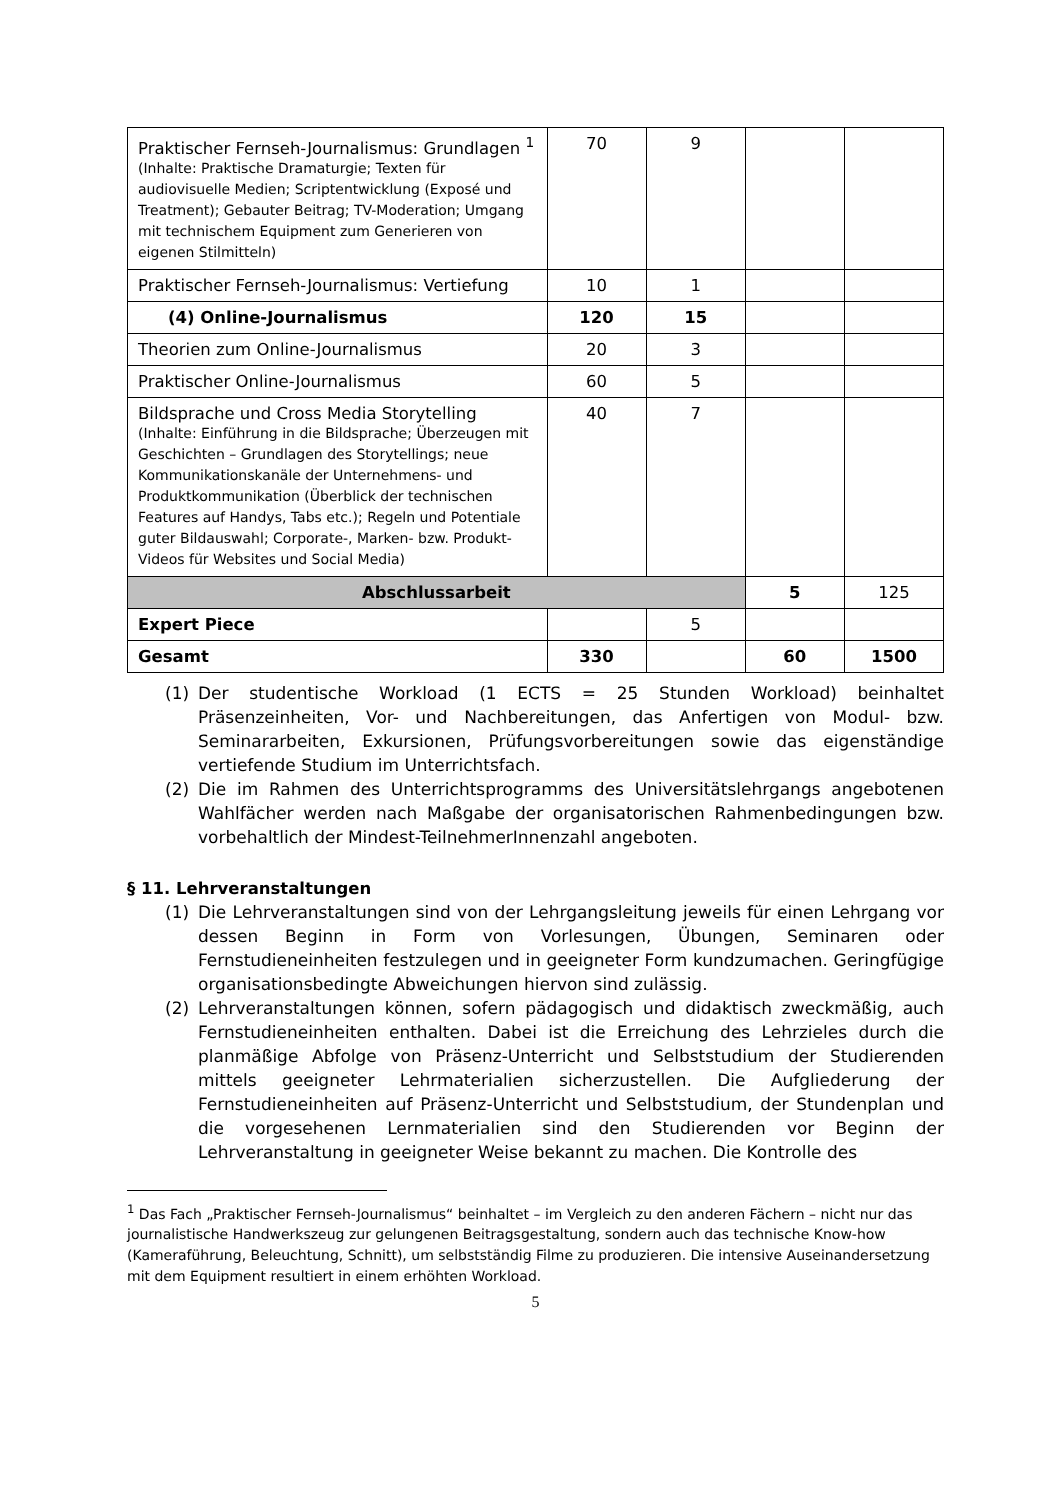| Praktischer Fernseh-Journalismus: Grundlagen <sup>1</sup> (Inhalte: Praktische Dramaturgie; Texten für audiovisuelle Medien; Scriptentwicklung (Exposé und Treatment); Gebauter Beitrag; TV-Moderation; Umgang mit technischem Equipment zum Generieren von eigenen Stilmitteln) | 70 | 9 | | |
| Praktischer Fernseh-Journalismus: Vertiefung | 10 | 1 | | |
| (4) Online-Journalismus | 120 | 15 | | |
| Theorien zum Online-Journalismus | 20 | 3 | | |
| Praktischer Online-Journalismus | 60 | 5 | | |
| Bildsprache und Cross Media Storytelling (Inhalte: Einführung in die Bildsprache; Überzeugen mit Geschichten – Grundlagen des Storytellings; neue Kommunikationskanäle der Unternehmens- und Produktkommunikation (Überblick der technischen Features auf Handys, Tabs etc.); Regeln und Potentiale guter Bildauswahl; Corporate-, Marken- bzw. Produkt-Videos für Websites und Social Media) | 40 | 7 | | |
| Abschlussarbeit | | | 5 | 125 |
| Expert Piece | | 5 | | |
| Gesamt | 330 | | 60 | 1500 |
(1) Der studentische Workload (1 ECTS = 25 Stunden Workload) beinhaltet Präsenzeinheiten, Vor- und Nachbereitungen, das Anfertigen von Modul- bzw. Seminararbeiten, Exkursionen, Prüfungsvorbereitungen sowie das eigenständige vertiefende Studium im Unterrichtsfach.
(2) Die im Rahmen des Unterrichtsprogramms des Universitätslehrgangs angebotenen Wahlfächer werden nach Maßgabe der organisatorischen Rahmenbedingungen bzw. vorbehaltlich der Mindest-TeilnehmerInnenzahl angeboten.
§ 11. Lehrveranstaltungen
(1) Die Lehrveranstaltungen sind von der Lehrgangsleitung jeweils für einen Lehrgang vor dessen Beginn in Form von Vorlesungen, Übungen, Seminaren oder Fernstudieneinheiten festzulegen und in geeigneter Form kundzumachen. Geringfügige organisationsbedingte Abweichungen hiervon sind zulässig.
(2) Lehrveranstaltungen können, sofern pädagogisch und didaktisch zweckmäßig, auch Fernstudieneinheiten enthalten. Dabei ist die Erreichung des Lehrzieles durch die planmäßige Abfolge von Präsenz-Unterricht und Selbststudium der Studierenden mittels geeigneter Lehrmaterialien sicherzustellen. Die Aufgliederung der Fernstudieneinheiten auf Präsenz-Unterricht und Selbststudium, der Stundenplan und die vorgesehenen Lernmaterialien sind den Studierenden vor Beginn der Lehrveranstaltung in geeigneter Weise bekannt zu machen. Die Kontrolle des
<sup>1</sup> Das Fach „Praktischer Fernseh-Journalismus“ beinhaltet – im Vergleich zu den anderen Fächern – nicht nur das journalistische Handwerkszeug zur gelungenen Beitragsgestaltung, sondern auch das technische Know-how (Kameraführung, Beleuchtung, Schnitt), um selbstständig Filme zu produzieren. Die intensive Auseinandersetzung mit dem Equipment resultiert in einem erhöhten Workload.
5